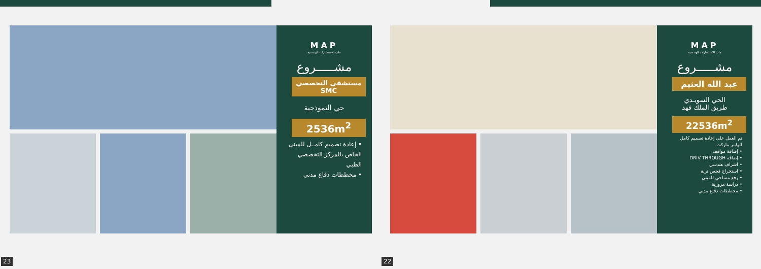MAP
ماب للاستشارات الهندسية
مشـــــروع
مستشفى التخصصي
SMC
حي النموذجية
2536m<sup>2</sup>
• إعادة تصميم كامــل للمبنى الخاص بالمركز التخصصي الطبي
• مخططات دفاع مدني
23
MAP
ماب للاستشارات الهندسية
مشـــــروع
عبد الله العثيم
الحي السويـدي
طريق الملك فهد
22536m<sup>2</sup>
تم العمل على إعادة تصميم كامل للهايبر ماركت
• إضافة مواقف
• إضافة DRIV THROUGH
• اشراف هندسي
• استخراج فحص تربة
• رفع مساحي للمبنى
• دراسة مرورية
• مخططات دفاع مدني
22